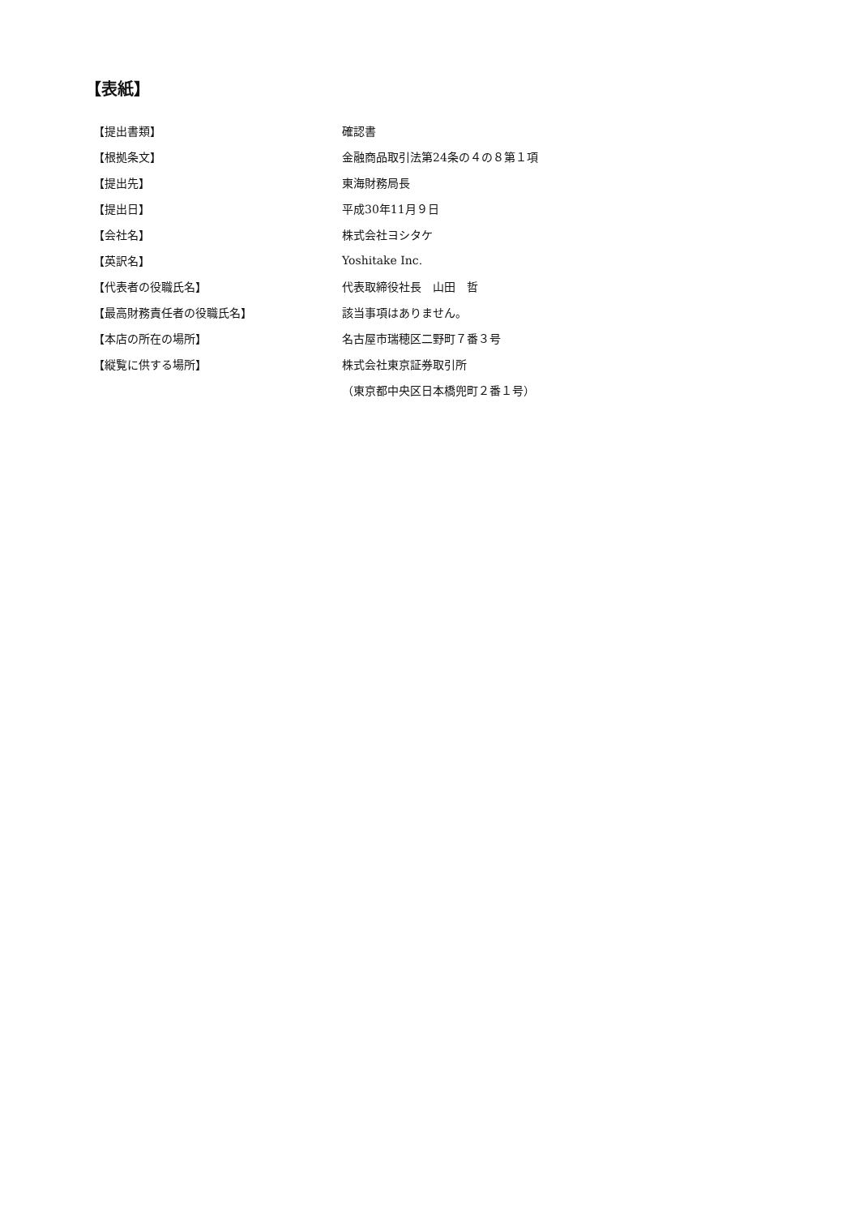【表紙】
| 【提出書類】 | 確認書 |
| 【根拠条文】 | 金融商品取引法第24条の４の８第１項 |
| 【提出先】 | 東海財務局長 |
| 【提出日】 | 平成30年11月９日 |
| 【会社名】 | 株式会社ヨシタケ |
| 【英訳名】 | Yoshitake Inc. |
| 【代表者の役職氏名】 | 代表取締役社長 山田 哲 |
| 【最高財務責任者の役職氏名】 | 該当事項はありません。 |
| 【本店の所在の場所】 | 名古屋市瑞穂区二野町７番３号 |
| 【縦覧に供する場所】 | 株式会社東京証券取引所 |
| | （東京都中央区日本橋兜町２番１号） |